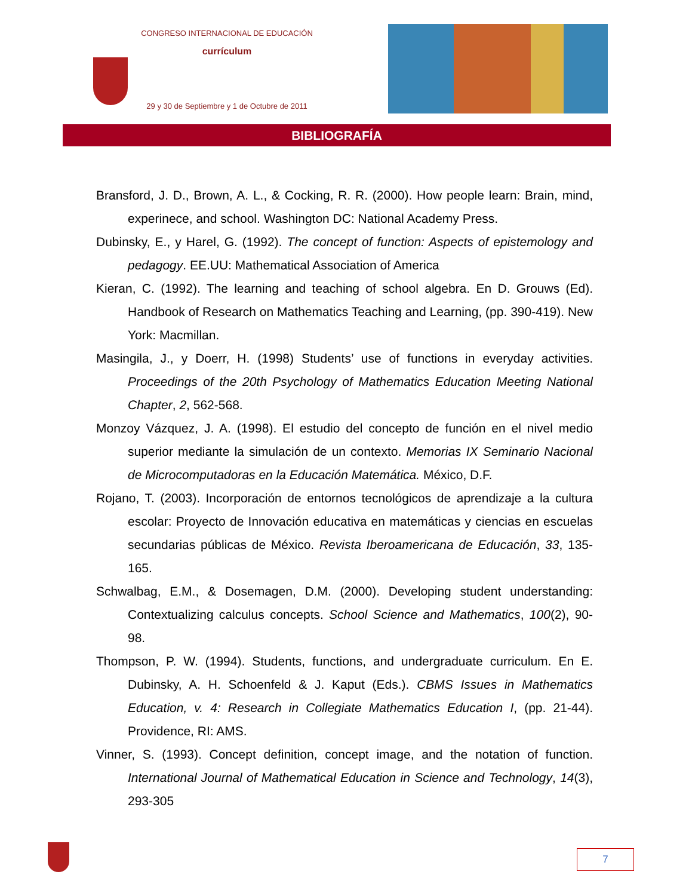CONGRESO INTERNACIONAL DE EDUCACIÓN
currículum
29 y 30 de Septiembre y 1 de Octubre de 2011
BIBLIOGRAFÍA
Bransford, J. D., Brown, A. L., & Cocking, R. R. (2000). How people learn: Brain, mind, experinece, and school. Washington DC: National Academy Press.
Dubinsky, E., y Harel, G. (1992). The concept of function: Aspects of epistemology and pedagogy. EE.UU: Mathematical Association of America
Kieran, C. (1992). The learning and teaching of school algebra. En D. Grouws (Ed). Handbook of Research on Mathematics Teaching and Learning, (pp. 390-419). New York: Macmillan.
Masingila, J., y Doerr, H. (1998) Students’ use of functions in everyday activities. Proceedings of the 20th Psychology of Mathematics Education Meeting National Chapter, 2, 562-568.
Monzoy Vázquez, J. A. (1998). El estudio del concepto de función en el nivel medio superior mediante la simulación de un contexto. Memorias IX Seminario Nacional de Microcomputadoras en la Educación Matemática. México, D.F.
Rojano, T. (2003). Incorporación de entornos tecnológicos de aprendizaje a la cultura escolar: Proyecto de Innovación educativa en matemáticas y ciencias en escuelas secundarias públicas de México. Revista Iberoamericana de Educación, 33, 135-165.
Schwalbag, E.M., & Dosemagen, D.M. (2000). Developing student understanding: Contextualizing calculus concepts. School Science and Mathematics, 100(2), 90-98.
Thompson, P. W. (1994). Students, functions, and undergraduate curriculum. En E. Dubinsky, A. H. Schoenfeld & J. Kaput (Eds.). CBMS Issues in Mathematics Education, v. 4: Research in Collegiate Mathematics Education I, (pp. 21-44). Providence, RI: AMS.
Vinner, S. (1993). Concept definition, concept image, and the notation of function. International Journal of Mathematical Education in Science and Technology, 14(3), 293-305
7